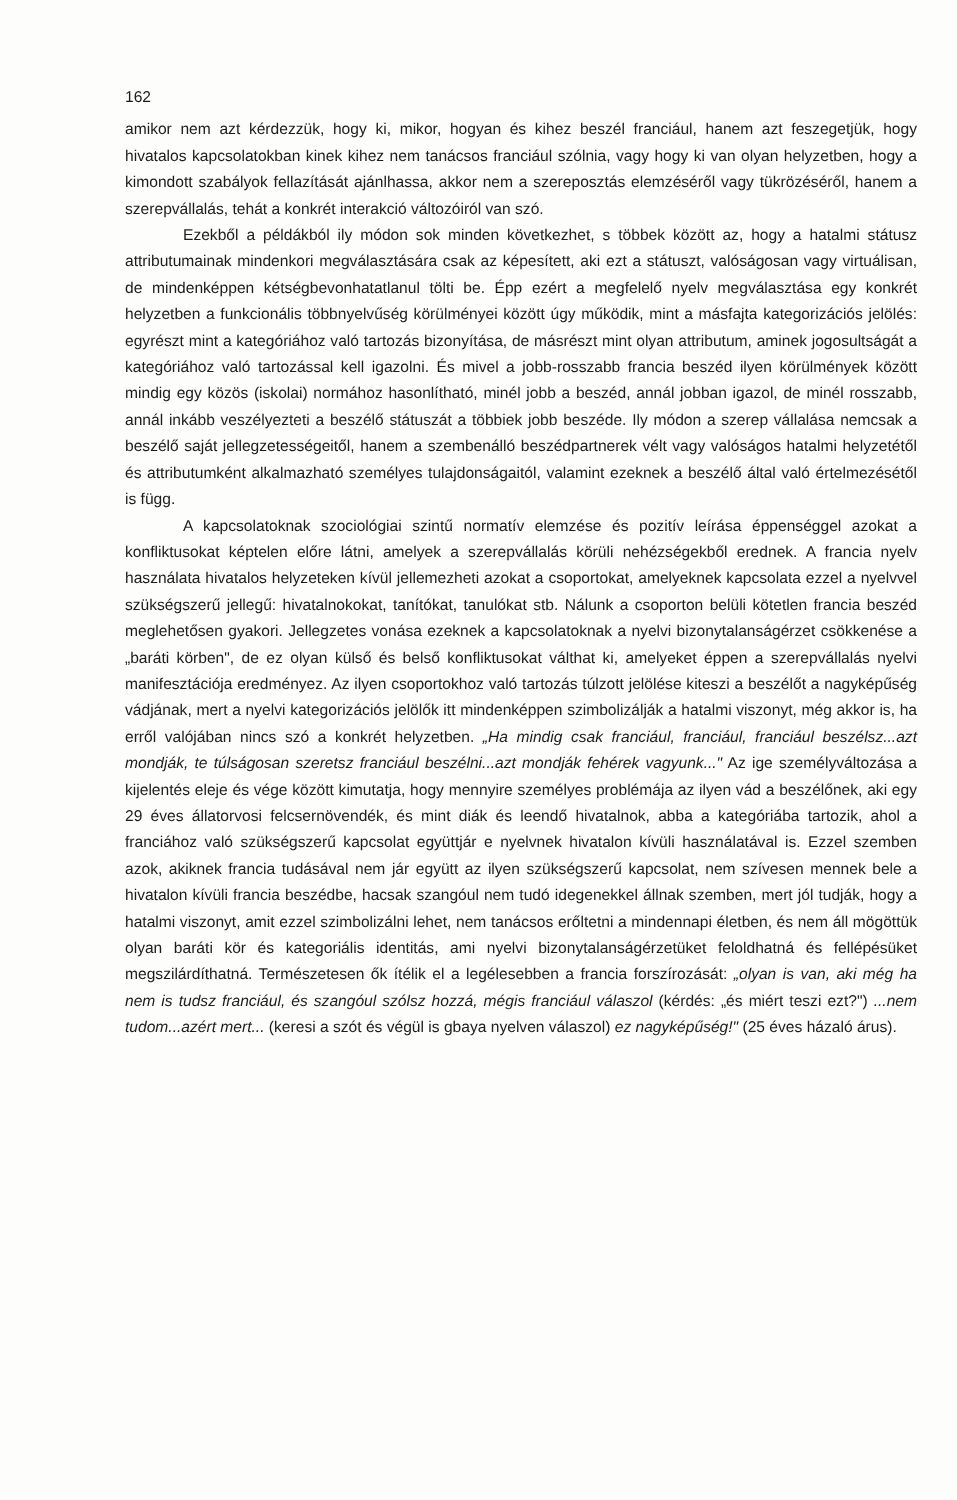162
amikor nem azt kérdezzük, hogy ki, mikor, hogyan és kihez beszél franciául, hanem azt feszegetjük, hogy hivatalos kapcsolatokban kinek kihez nem tanácsos franciául szólnia, vagy hogy ki van olyan helyzetben, hogy a kimondott szabályok fellazítását ajánlhassa, akkor nem a szereposztás elemzéséről vagy tükrözéséről, hanem a szerepvállalás, tehát a konkrét interakció változóiról van szó.
Ezekből a példákból ily módon sok minden következhet, s többek között az, hogy a hatalmi státusz attributumainak mindenkori megválasztására csak az képesített, aki ezt a státuszt, valóságosan vagy virtuálisan, de mindenképpen kétségbevonhatatlanul tölti be. Épp ezért a megfelelő nyelv megválasztása egy konkrét helyzetben a funkcionális többnyelvűség körülményei között úgy működik, mint a másfajta kategorizációs jelölés: egyrészt mint a kategóriához való tartozás bizonyítása, de másrészt mint olyan attributum, aminek jogosultságát a kategóriához való tartozással kell igazolni. És mivel a jobb-rosszabb francia beszéd ilyen körülmények között mindig egy közös (iskolai) normához hasonlítható, minél jobb a beszéd, annál jobban igazol, de minél rosszabb, annál inkább veszélyezteti a beszélő státuszát a többiek jobb beszéde. Ily módon a szerep vállalása nemcsak a beszélő saját jellegzetességeitől, hanem a szembenálló beszédpartnerek vélt vagy valóságos hatalmi helyzetétől és attributumként alkalmazható személyes tulajdonságaitól, valamint ezeknek a beszélő által való értelmezésétől is függ.
A kapcsolatoknak szociológiai szintű normatív elemzése és pozitív leírása éppenséggel azokat a konfliktusokat képtelen előre látni, amelyek a szerepvállalás körüli nehézségekből erednek. A francia nyelv használata hivatalos helyzeteken kívül jellemezheti azokat a csoportokat, amelyeknek kapcsolata ezzel a nyelvvel szükségszerű jellegű: hivatalnokokat, tanítókat, tanulókat stb. Nálunk a csoporton belüli kötetlen francia beszéd meglehetősen gyakori. Jellegzetes vonása ezeknek a kapcsolatoknak a nyelvi bizonytalanságérzet csökkenése a „baráti körben", de ez olyan külső és belső konfliktusokat válthat ki, amelyeket éppen a szerepvállalás nyelvi manifesztációja eredményez. Az ilyen csoportokhoz való tartozás túlzott jelölése kiteszi a beszélőt a nagyképűség vádjának, mert a nyelvi kategorizációs jelölők itt mindenképpen szimbolizálják a hatalmi viszonyt, még akkor is, ha erről valójában nincs szó a konkrét helyzetben. „Ha mindig csak franciául, franciául, franciául beszélsz...azt mondják, te túlságosan szeretsz franciául beszélni...azt mondják fehérek vagyunk..." Az ige személyváltozása a kijelentés eleje és vége között kimutatja, hogy mennyire személyes problémája az ilyen vád a beszélőnek, aki egy 29 éves állatorvosi felcsernövendék, és mint diák és leendő hivatalnok, abba a kategóriába tartozik, ahol a franciához való szükségszerű kapcsolat együttjár e nyelvnek hivatalon kívüli használatával is. Ezzel szemben azok, akiknek francia tudásával nem jár együtt az ilyen szükségszerű kapcsolat, nem szívesen mennek bele a hivatalon kívüli francia beszédbe, hacsak szangóul nem tudó idegenekkel állnak szemben, mert jól tudják, hogy a hatalmi viszonyt, amit ezzel szimbolizálni lehet, nem tanácsos erőltetni a mindennapi életben, és nem áll mögöttük olyan baráti kör és kategoriális identitás, ami nyelvi bizonytalanságérzetüket feloldhatná és fellépésüket megszilárdíthatná. Természetesen ők ítélik el a legélesebben a francia forszírozását: „olyan is van, aki még ha nem is tudsz franciául, és szangóul szólsz hozzá, mégis franciául válaszol (kérdés: „és miért teszi ezt?") ...nem tudom...azért mert... (keresi a szót és végül is gbaya nyelven válaszol) ez nagyképűség!" (25 éves házaló árus).